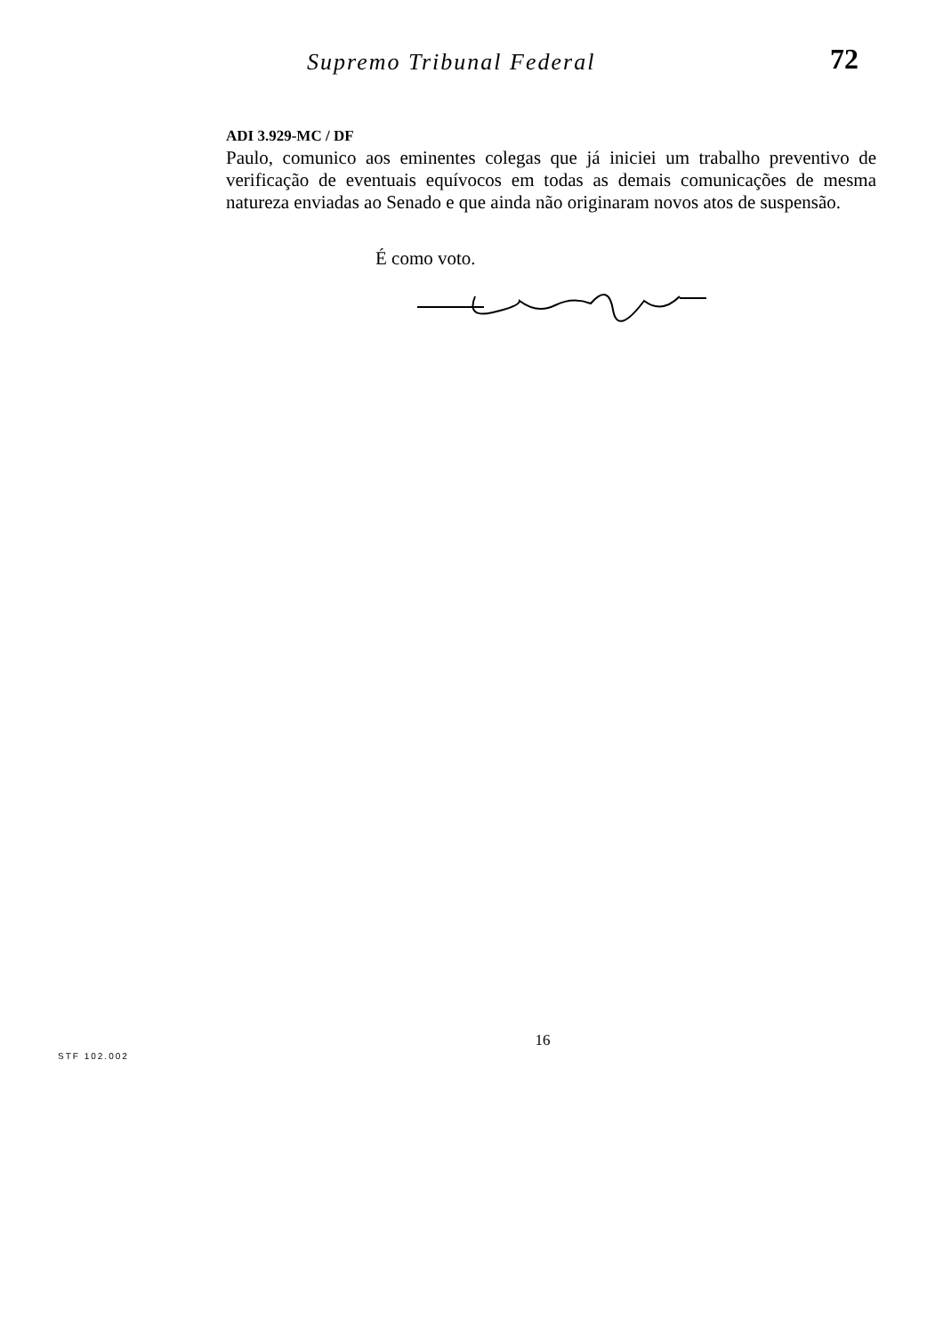Supremo Tribunal Federal
72
ADI 3.929-MC / DF
Paulo, comunico aos eminentes colegas que já iniciei um trabalho preventivo de verificação de eventuais equívocos em todas as demais comunicações de mesma natureza enviadas ao Senado e que ainda não originaram novos atos de suspensão.
É como voto.
16
STF 102.002